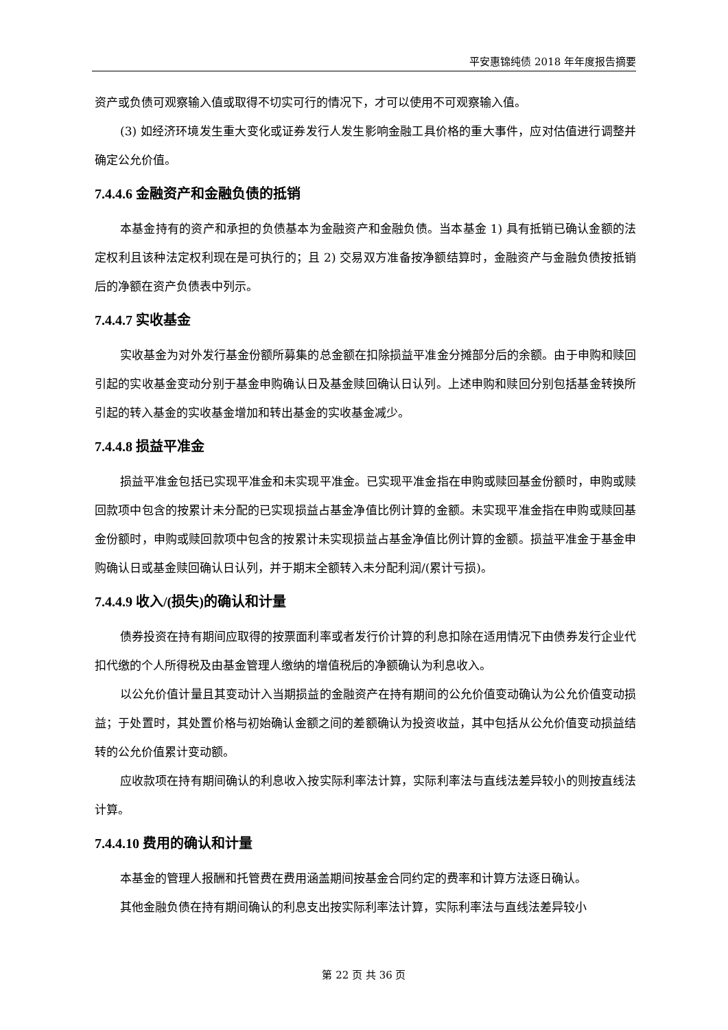平安惠锦纯债 2018 年年度报告摘要
资产或负债可观察输入值或取得不切实可行的情况下，才可以使用不可观察输入值。
(3) 如经济环境发生重大变化或证券发行人发生影响金融工具价格的重大事件，应对估值进行调整并确定公允价值。
7.4.4.6 金融资产和金融负债的抵销
本基金持有的资产和承担的负债基本为金融资产和金融负债。当本基金 1) 具有抵销已确认金额的法定权利且该种法定权利现在是可执行的；且 2) 交易双方准备按净额结算时，金融资产与金融负债按抵销后的净额在资产负债表中列示。
7.4.4.7 实收基金
实收基金为对外发行基金份额所募集的总金额在扣除损益平准金分摊部分后的余额。由于申购和赎回引起的实收基金变动分别于基金申购确认日及基金赎回确认日认列。上述申购和赎回分别包括基金转换所引起的转入基金的实收基金增加和转出基金的实收基金减少。
7.4.4.8 损益平准金
损益平准金包括已实现平准金和未实现平准金。已实现平准金指在申购或赎回基金份额时，申购或赎回款项中包含的按累计未分配的已实现损益占基金净值比例计算的金额。未实现平准金指在申购或赎回基金份额时，申购或赎回款项中包含的按累计未实现损益占基金净值比例计算的金额。损益平准金于基金申购确认日或基金赎回确认日认列，并于期末全额转入未分配利润/(累计亏损)。
7.4.4.9 收入/(损失)的确认和计量
债券投资在持有期间应取得的按票面利率或者发行价计算的利息扣除在适用情况下由债券发行企业代扣代缴的个人所得税及由基金管理人缴纳的增值税后的净额确认为利息收入。
以公允价值计量且其变动计入当期损益的金融资产在持有期间的公允价值变动确认为公允价值变动损益；于处置时，其处置价格与初始确认金额之间的差额确认为投资收益，其中包括从公允价值变动损益结转的公允价值累计变动额。
应收款项在持有期间确认的利息收入按实际利率法计算，实际利率法与直线法差异较小的则按直线法计算。
7.4.4.10 费用的确认和计量
本基金的管理人报酬和托管费在费用涵盖期间按基金合同约定的费率和计算方法逐日确认。
其他金融负债在持有期间确认的利息支出按实际利率法计算，实际利率法与直线法差异较小
第 22 页 共 36 页